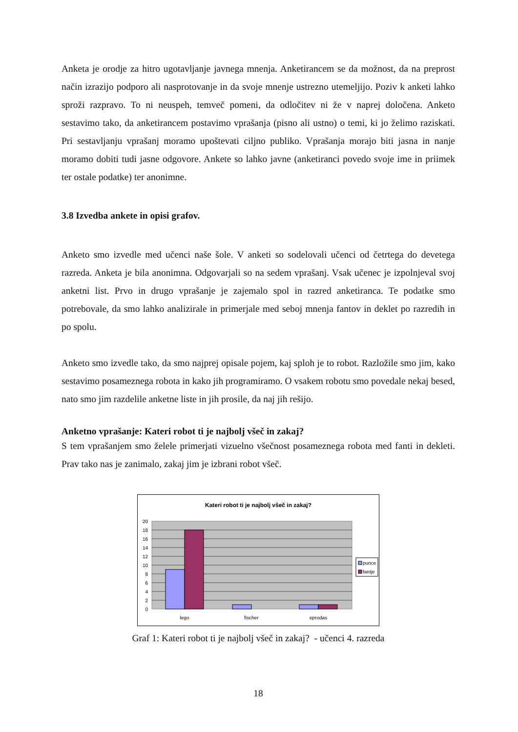Anketa je orodje za hitro ugotavljanje javnega mnenja. Anketirancem se da možnost, da na preprost način izrazijo podporo ali nasprotovanje in da svoje mnenje ustrezno utemeljijo. Poziv k anketi lahko sproži razpravo. To ni neuspeh, temveč pomeni, da odločitev ni že v naprej določena. Anketo sestavimo tako, da anketirancem postavimo vprašanja (pisno ali ustno) o temi, ki jo želimo raziskati. Pri sestavljanju vprašanj moramo upoštevati ciljno publiko. Vprašanja morajo biti jasna in nanje moramo dobiti tudi jasne odgovore. Ankete so lahko javne (anketiranci povedo svoje ime in priimek ter ostale podatke) ter anonimne.
3.8 Izvedba ankete in opisi grafov.
Anketo smo izvedle med učenci naše šole. V anketi so sodelovali učenci od četrtega do devetega razreda. Anketa je bila anonimna. Odgovarjali so na sedem vprašanj. Vsak učenec je izpolnjeval svoj anketni list. Prvo in drugo vprašanje je zajemalo spol in razred anketiranca. Te podatke smo potrebovale, da smo lahko analizirale in primerjale med seboj mnenja fantov in deklet po razredih in po spolu.
Anketo smo izvedle tako, da smo najprej opisale pojem, kaj sploh je to robot. Razložile smo jim, kako sestavimo posameznega robota in kako jih programiramo. O vsakem robotu smo povedale nekaj besed, nato smo jim razdelile anketne liste in jih prosile, da naj jih rešijo.
Anketno vprašanje: Kateri robot ti je najbolj všeč in zakaj?
S tem vprašanjem smo želele primerjati vizuelno všečnost posameznega robota med fanti in dekleti. Prav tako nas je zanimalo, zakaj jim je izbrani robot všeč.
Kateri robot ti je najbolj všeč in zakaj?
20
18
16
14
12
10
8
6
4
2
0
lego
fischer
eprodas
punce
fantje
Graf 1: Kateri robot ti je najbolj všeč in zakaj? - učenci 4. razreda
18